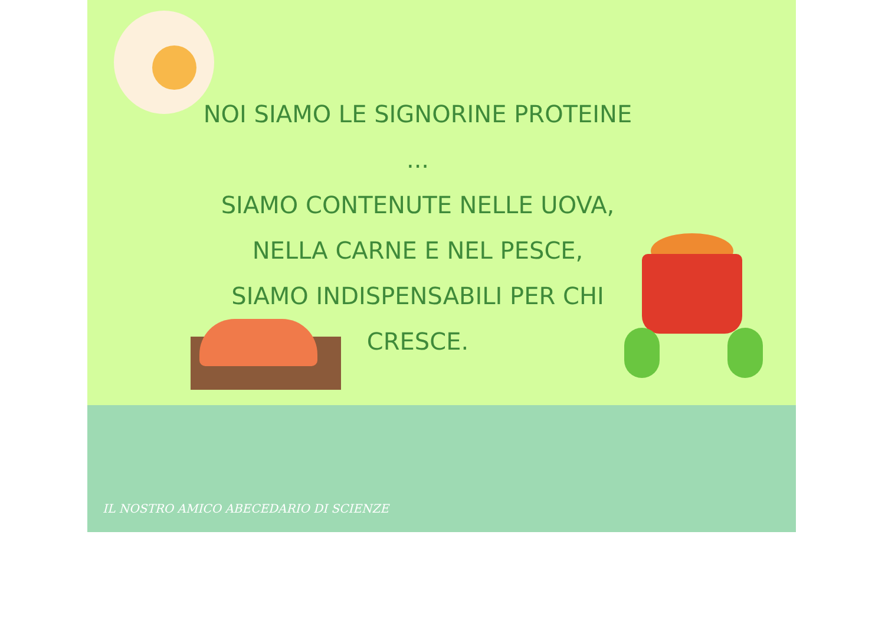NOI SIAMO LE SIGNORINE PROTEINE ...
SIAMO CONTENUTE NELLE UOVA,
NELLA CARNE E NEL PESCE,
SIAMO INDISPENSABILI PER CHI
CRESCE.
IL NOSTRO AMICO ABECEDARIO DI SCIENZE